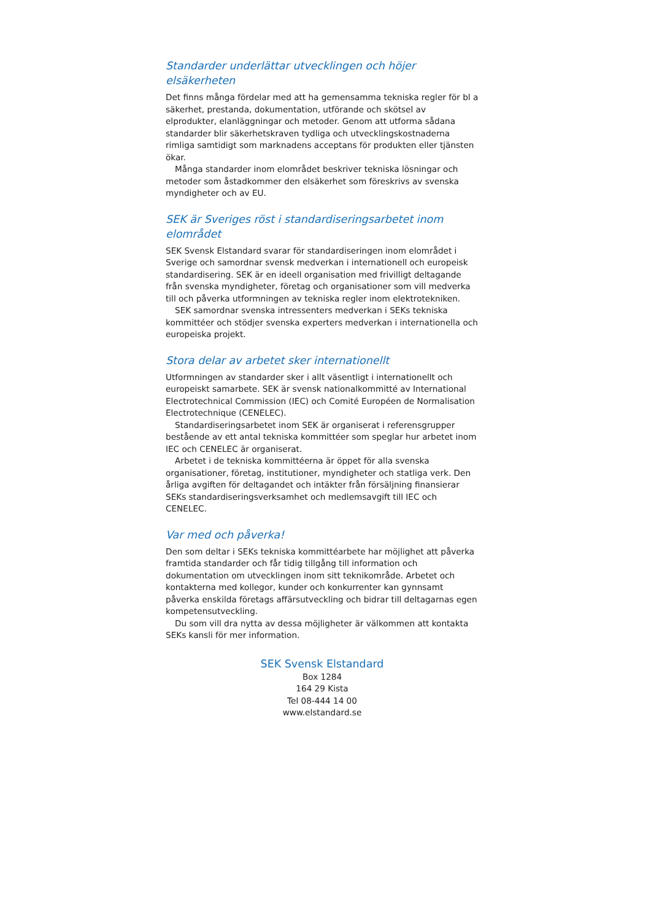Standarder underlättar utvecklingen och höjer elsäkerheten
Det finns många fördelar med att ha gemensamma tekniska regler för bl a säkerhet, prestanda, dokumentation, utförande och skötsel av elprodukter, elanläggningar och metoder. Genom att utforma sådana standarder blir säkerhetskraven tydliga och utvecklingskostnaderna rimliga samtidigt som marknadens acceptans för produkten eller tjänsten ökar.
Många standarder inom elområdet beskriver tekniska lösningar och metoder som åstadkommer den elsäkerhet som föreskrivs av svenska myndigheter och av EU.
SEK är Sveriges röst i standardiseringsarbetet inom elområdet
SEK Svensk Elstandard svarar för standardiseringen inom elområdet i Sverige och samordnar svensk medverkan i internationell och europeisk standardisering. SEK är en ideell organisation med frivilligt deltagande från svenska myndigheter, företag och organisationer som vill medverka till och påverka utformningen av tekniska regler inom elektrotekniken.
SEK samordnar svenska intressenters medverkan i SEKs tekniska kommittéer och stödjer svenska experters medverkan i internationella och europeiska projekt.
Stora delar av arbetet sker internationellt
Utformningen av standarder sker i allt väsentligt i internationellt och europeiskt samarbete. SEK är svensk nationalkommitté av International Electrotechnical Commission (IEC) och Comité Européen de Normalisation Electrotechnique (CENELEC).
Standardiseringsarbetet inom SEK är organiserat i referensgrupper bestående av ett antal tekniska kommittéer som speglar hur arbetet inom IEC och CENELEC är organiserat.
Arbetet i de tekniska kommittéerna är öppet för alla svenska organisationer, företag, institutioner, myndigheter och statliga verk. Den årliga avgiften för deltagandet och intäkter från försäljning finansierar SEKs standardiseringsverksamhet och medlemsavgift till IEC och CENELEC.
Var med och påverka!
Den som deltar i SEKs tekniska kommittéarbete har möjlighet att påverka framtida standarder och får tidig tillgång till information och dokumentation om utvecklingen inom sitt teknikområde. Arbetet och kontakterna med kollegor, kunder och konkurrenter kan gynnsamt påverka enskilda företags affärsutveckling och bidrar till deltagarnas egen kompetensutveckling.
Du som vill dra nytta av dessa möjligheter är välkommen att kontakta SEKs kansli för mer information.
SEK Svensk Elstandard
Box 1284
164 29 Kista
Tel 08-444 14 00
www.elstandard.se